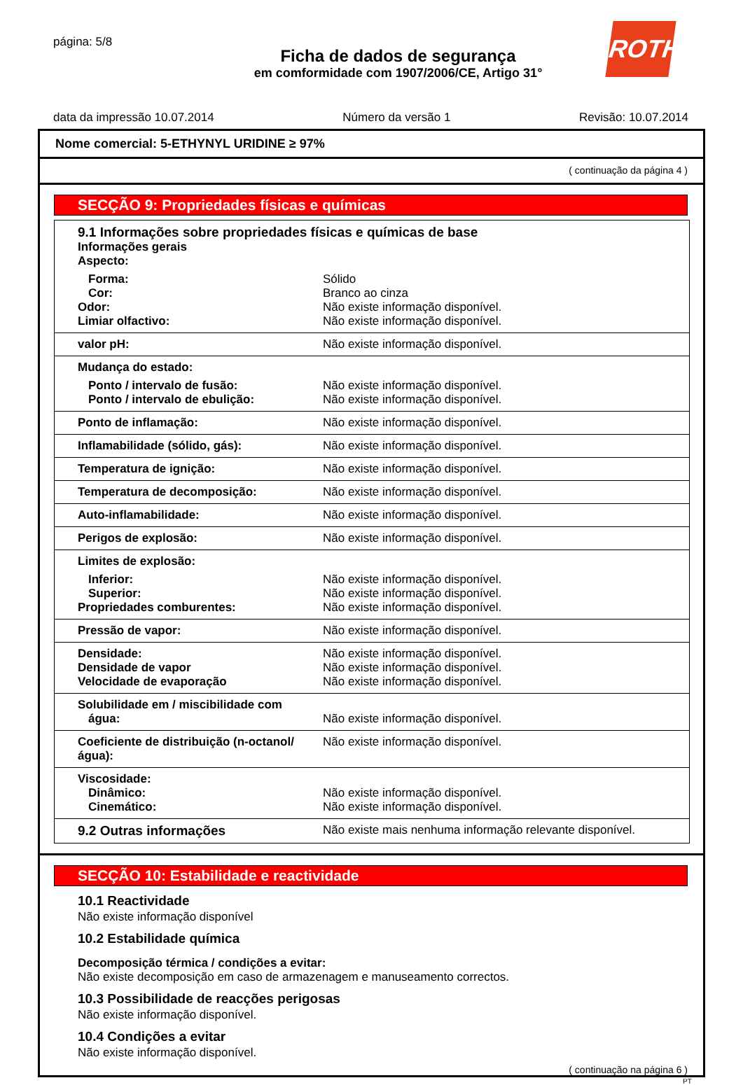página: 5/8
ROTH
Ficha de dados de segurança
em comformidade com 1907/2006/CE, Artigo 31°
data da impressão 10.07.2014 Número da versão 1 Revisão: 10.07.2014
Nome comercial: 5-ETHYNYL URIDINE ≥ 97%
( continuação da página 4 )
SECÇÃO 9: Propriedades físicas e químicas
| 9.1 Informações sobre propriedades físicas e químicas de base Informações gerais Aspecto: | |
| Forma: | Sólido |
| Cor: | Branco ao cinza |
| Odor: | Não existe informação disponível. |
| Limiar olfactivo: | Não existe informação disponível. |
| valor pH: | Não existe informação disponível. |
| Mudança do estado: | |
| Ponto / intervalo de fusão: | Não existe informação disponível. |
| Ponto / intervalo de ebulição: | Não existe informação disponível. |
| Ponto de inflamação: | Não existe informação disponível. |
| Inflamabilidade (sólido, gás): | Não existe informação disponível. |
| Temperatura de ignição: | Não existe informação disponível. |
| Temperatura de decomposição: | Não existe informação disponível. |
| Auto-inflamabilidade: | Não existe informação disponível. |
| Perigos de explosão: | Não existe informação disponível. |
| Limites de explosão: | |
| Inferior: | Não existe informação disponível. |
| Superior: | Não existe informação disponível. |
| Propriedades comburentes: | Não existe informação disponível. |
| Pressão de vapor: | Não existe informação disponível. |
| Densidade: Densidade de vapor Velocidade de evaporação | Não existe informação disponível. Não existe informação disponível. Não existe informação disponível. |
| Solubilidade em / miscibilidade com água: | Não existe informação disponível. |
| Coeficiente de distribuição (n-octanol/água): | Não existe informação disponível. |
| Viscosidade: Dinâmico: Cinemático: | Não existe informação disponível. Não existe informação disponível. |
| 9.2 Outras informações | Não existe mais nenhuma informação relevante disponível. |
SECÇÃO 10: Estabilidade e reactividade
10.1 Reactividade
Não existe informação disponível
10.2 Estabilidade química
Decomposição térmica / condições a evitar:
Não existe decomposição em caso de armazenagem e manuseamento correctos.
10.3 Possibilidade de reacções perigosas
Não existe informação disponível.
10.4 Condições a evitar
Não existe informação disponível.
( continuação na página 6 )
PT